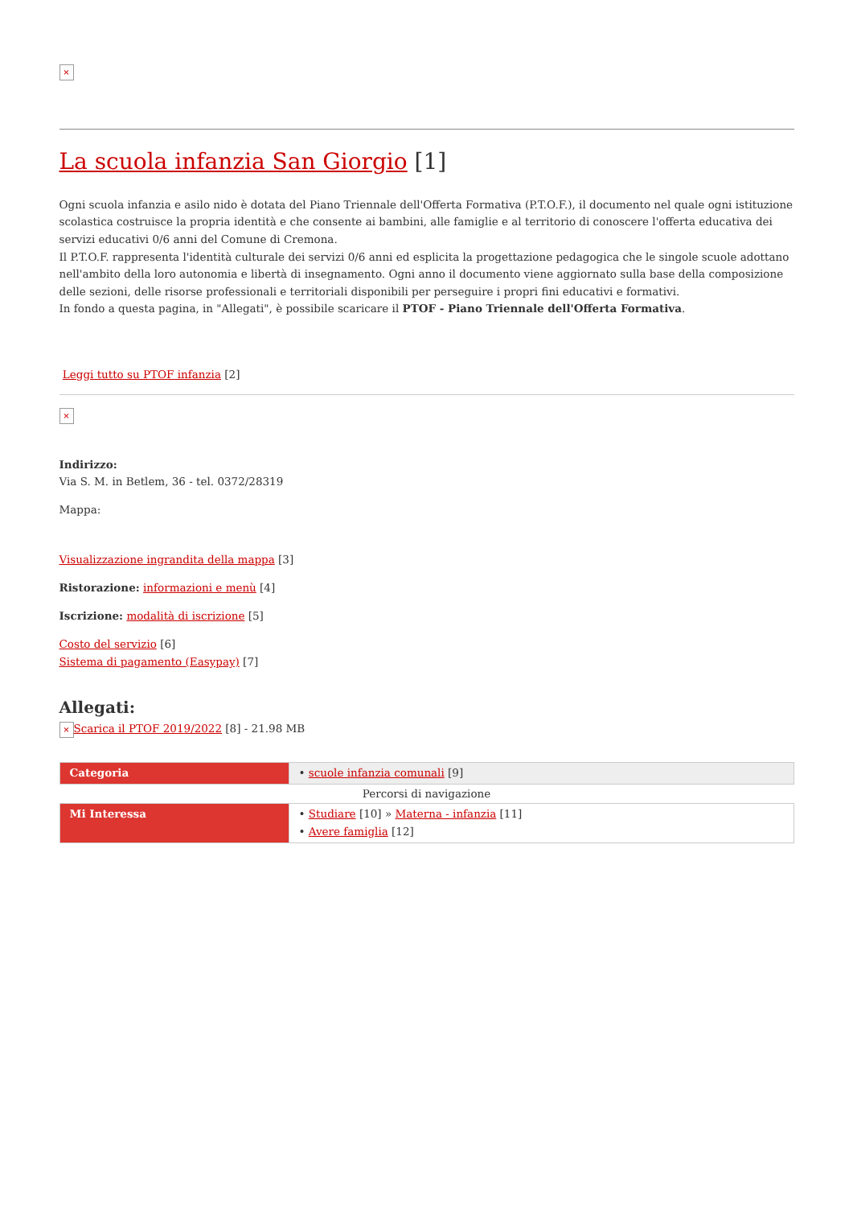×
La scuola infanzia San Giorgio [1]
Ogni scuola infanzia e asilo nido è dotata del Piano Triennale dell'Offerta Formativa (P.T.O.F.), il documento nel quale ogni istituzione scolastica costruisce la propria identità e che consente ai bambini, alle famiglie e al territorio di conoscere l'offerta educativa dei servizi educativi 0/6 anni del Comune di Cremona.
Il P.T.O.F. rappresenta l'identità culturale dei servizi 0/6 anni ed esplicita la progettazione pedagogica che le singole scuole adottano nell'ambito della loro autonomia e libertà di insegnamento. Ogni anno il documento viene aggiornato sulla base della composizione delle sezioni, delle risorse professionali e territoriali disponibili per perseguire i propri fini educativi e formativi.
In fondo a questa pagina, in "Allegati", è possibile scaricare il PTOF - Piano Triennale dell'Offerta Formativa.
Leggi tutto su PTOF infanzia [2]
×
Indirizzo:
Via S. M. in Betlem, 36 - tel. 0372/28319
Mappa:
Visualizzazione ingrandita della mappa [3]
Ristorazione: informazioni e menù [4]
Iscrizione: modalità di iscrizione [5]
Costo del servizio [6]
Sistema di pagamento (Easypay) [7]
Allegati:
× Scarica il PTOF 2019/2022 [8] - 21.98 MB
| Categoria | • scuole infanzia comunali [9] |
| Percorsi di navigazione | |
| Mi Interessa | • Studiare [10] » Materna - infanzia [11] • Avere famiglia [12] |